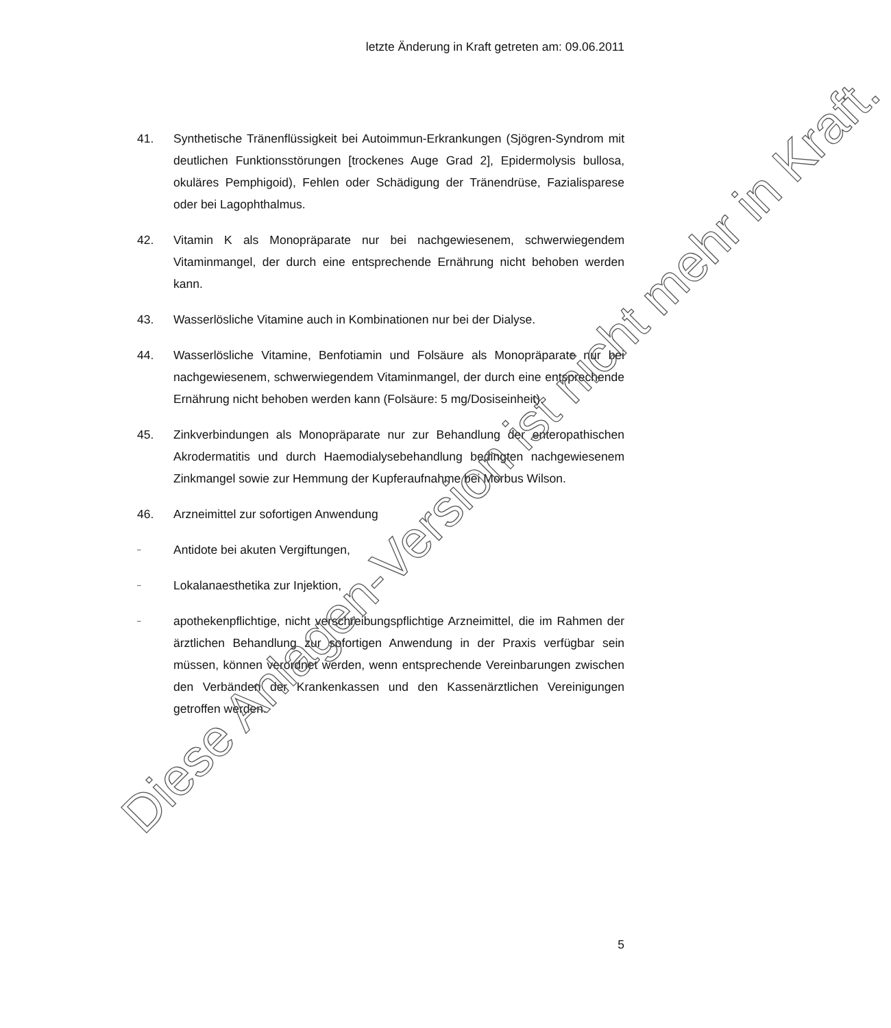letzte Änderung in Kraft getreten am: 09.06.2011
41. Synthetische Tränenflüssigkeit bei Autoimmun-Erkrankungen (Sjögren-Syndrom mit deutlichen Funktionsstörungen [trockenes Auge Grad 2], Epi­dermolysis bullosa, okuläres Pemphigoid), Fehlen oder Schädigung der Tränendrüse, Fazialisparese oder bei Lagophthalmus.
42. Vitamin K als Monopräparate nur bei nachgewiesenem, schwerwiegendem Vitaminmangel, der durch eine entsprechende Ernährung nicht behoben werden kann.
43. Wasserlösliche Vitamine auch in Kombinationen nur bei der Dialyse.
44. Wasserlösliche Vitamine, Benfotiamin und Folsäure als Monopräparate nur bei nachgewiesenem, schwerwiegendem Vitaminmangel, der durch eine entsprechende Ernährung nicht behoben werden kann (Folsäure: 5 mg/Dosiseinheit).
45. Zinkverbindungen als Monopräparate nur zur Behandlung der enteropathi­schen Akrodermatitis und durch Haemodialysebehandlung bedingten nachgewiesenem Zinkmangel sowie zur Hemmung der Kupferaufnahme bei Morbus Wilson.
46. Arzneimittel zur sofortigen Anwendung
–
Antidote bei akuten Vergiftungen,
–
Lokalanaesthetika zur Injektion,
–
apothekenpflichtige, nicht verschreibungspflichtige Arzneimittel, die im Rahmen der ärztlichen Behandlung zur sofortigen Anwendung in der Praxis verfügbar sein müssen, können verordnet werden, wenn entsprechende Vereinbarungen zwischen den Verbänden der Krankenkassen und den Kassenärztlichen Vereinigungen getroffen werden.
5
Diese Anlagen-Version ist nicht mehr in Kraft.